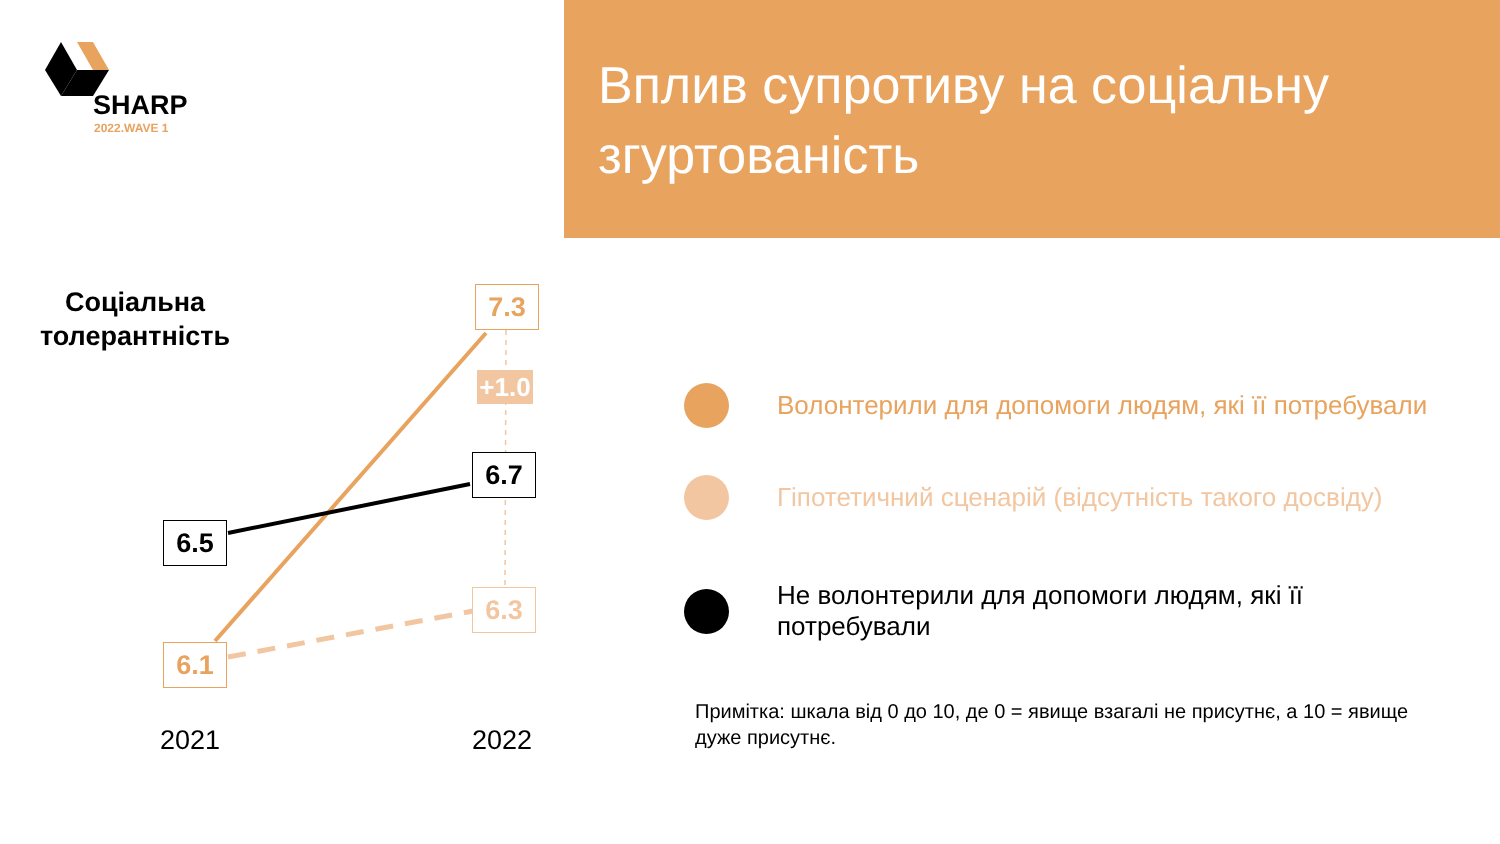SHARP
2022.WAVE 1
Вплив супротиву на соціальну згуртованість
Соціальна толерантність
+1.0
7.3
6.7
6.5
6.3
6.1
2021 2022
Волонтерили для допомоги людям, які її потребували
Гіпотетичний сценарій (відсутність такого досвіду)
Не волонтерили для допомоги людям, які її потребували
Примітка: шкала від 0 до 10, де 0 = явище взагалі не присутнє, а 10 = явище дуже присутнє.